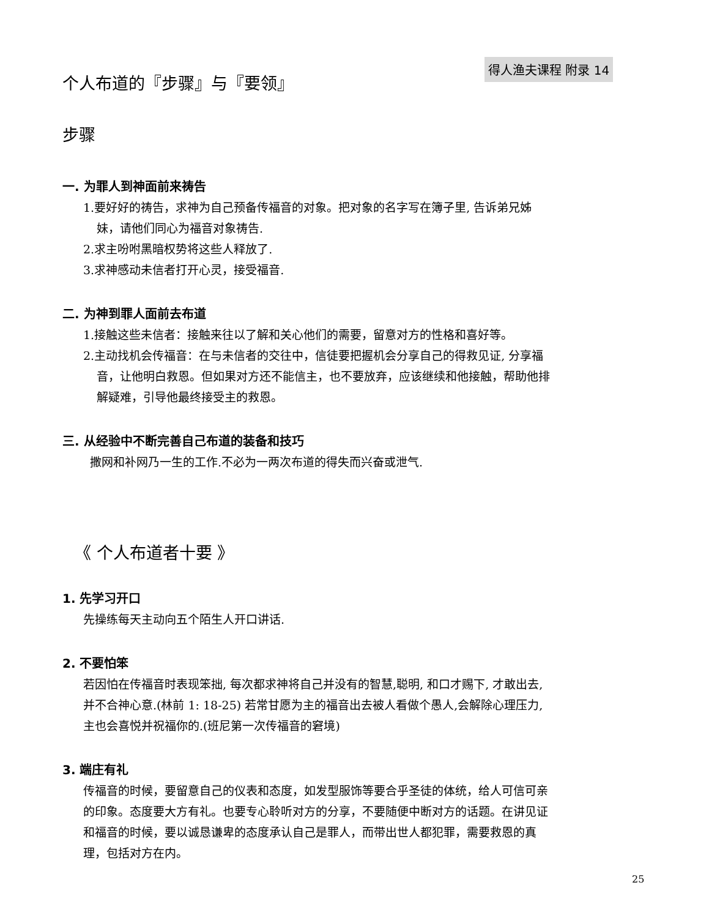得人渔夫课程 附录 14
个人布道的『步骤』与『要领』
步骤
一. 为罪人到神面前来祷告
1.要好好的祷告，求神为自己预备传福音的对象。把对象的名字写在簿子里, 告诉弟兄姊
妹，请他们同心为福音对象祷告.
2.求主吩咐黑暗权势将这些人释放了.
3.求神感动未信者打开心灵，接受福音.
二. 为神到罪人面前去布道
1.接触这些未信者：接触来往以了解和关心他们的需要，留意对方的性格和喜好等。
2.主动找机会传福音：在与未信者的交往中，信徒要把握机会分享自己的得救见证, 分享福
音，让他明白救恩。但如果对方还不能信主，也不要放弃，应该继续和他接触，帮助他排
解疑难，引导他最终接受主的救恩。
三. 从经验中不断完善自己布道的装备和技巧
撒网和补网乃一生的工作.不必为一两次布道的得失而兴奋或泄气.
《 个人布道者十要 》
1. 先学习开口
先操练每天主动向五个陌生人开口讲话.
2. 不要怕笨
若因怕在传福音时表现笨拙, 每次都求神将自己并没有的智慧,聪明, 和口才赐下, 才敢出去,
并不合神心意.(林前 1: 18-25) 若常甘愿为主的福音出去被人看做个愚人,会解除心理压力,
主也会喜悦并祝福你的.(班尼第一次传福音的窘境)
3. 端庄有礼
传福音的时候，要留意自己的仪表和态度，如发型服饰等要合乎圣徒的体统，给人可信可亲
的印象。态度要大方有礼。也要专心聆听对方的分享，不要随便中断对方的话题。在讲见证
和福音的时候，要以诚恳谦卑的态度承认自己是罪人，而带出世人都犯罪，需要救恩的真
理，包括对方在内。
25